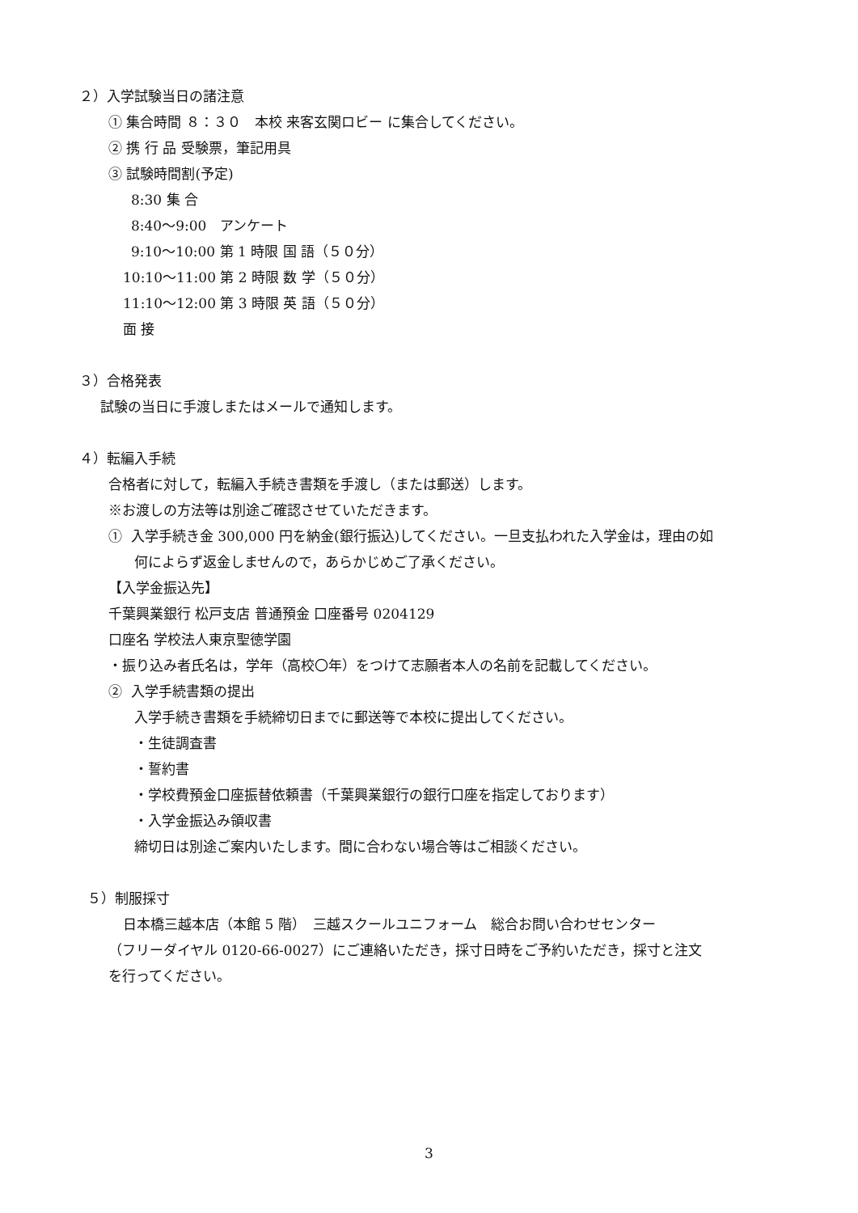２）入学試験当日の諸注意
① 集合時間 ８：３０　本校 来客玄関ロビー に集合してください。
② 携 行 品 受験票，筆記用具
③ 試験時間割(予定)
8:30 集 合
8:40～9:00　アンケート
9:10～10:00 第 1 時限 国 語（５０分）
10:10～11:00 第 2 時限 数 学（５０分）
11:10～12:00 第 3 時限 英 語（５０分）
面 接
３）合格発表
試験の当日に手渡しまたはメールで通知します。
４）転編入手続
合格者に対して，転編入手続き書類を手渡し（または郵送）します。
※お渡しの方法等は別途ご確認させていただきます。
① 入学手続き金 300,000 円を納金(銀行振込)してください。一旦支払われた入学金は，理由の如
何によらず返金しませんので，あらかじめご了承ください。
【入学金振込先】
千葉興業銀行 松戸支店 普通預金 口座番号 0204129
口座名 学校法人東京聖徳学園
・振り込み者氏名は，学年（高校〇年）をつけて志願者本人の名前を記載してください。
② 入学手続書類の提出
入学手続き書類を手続締切日までに郵送等で本校に提出してください。
・生徒調査書
・誓約書
・学校費預金口座振替依頼書（千葉興業銀行の銀行口座を指定しております）
・入学金振込み領収書
締切日は別途ご案内いたします。間に合わない場合等はご相談ください。
５）制服採寸
日本橋三越本店（本館 5 階）　三越スクールユニフォーム　総合お問い合わせセンター
（フリーダイヤル 0120-66-0027）にご連絡いただき，採寸日時をご予約いただき，採寸と注文
を行ってください。
3